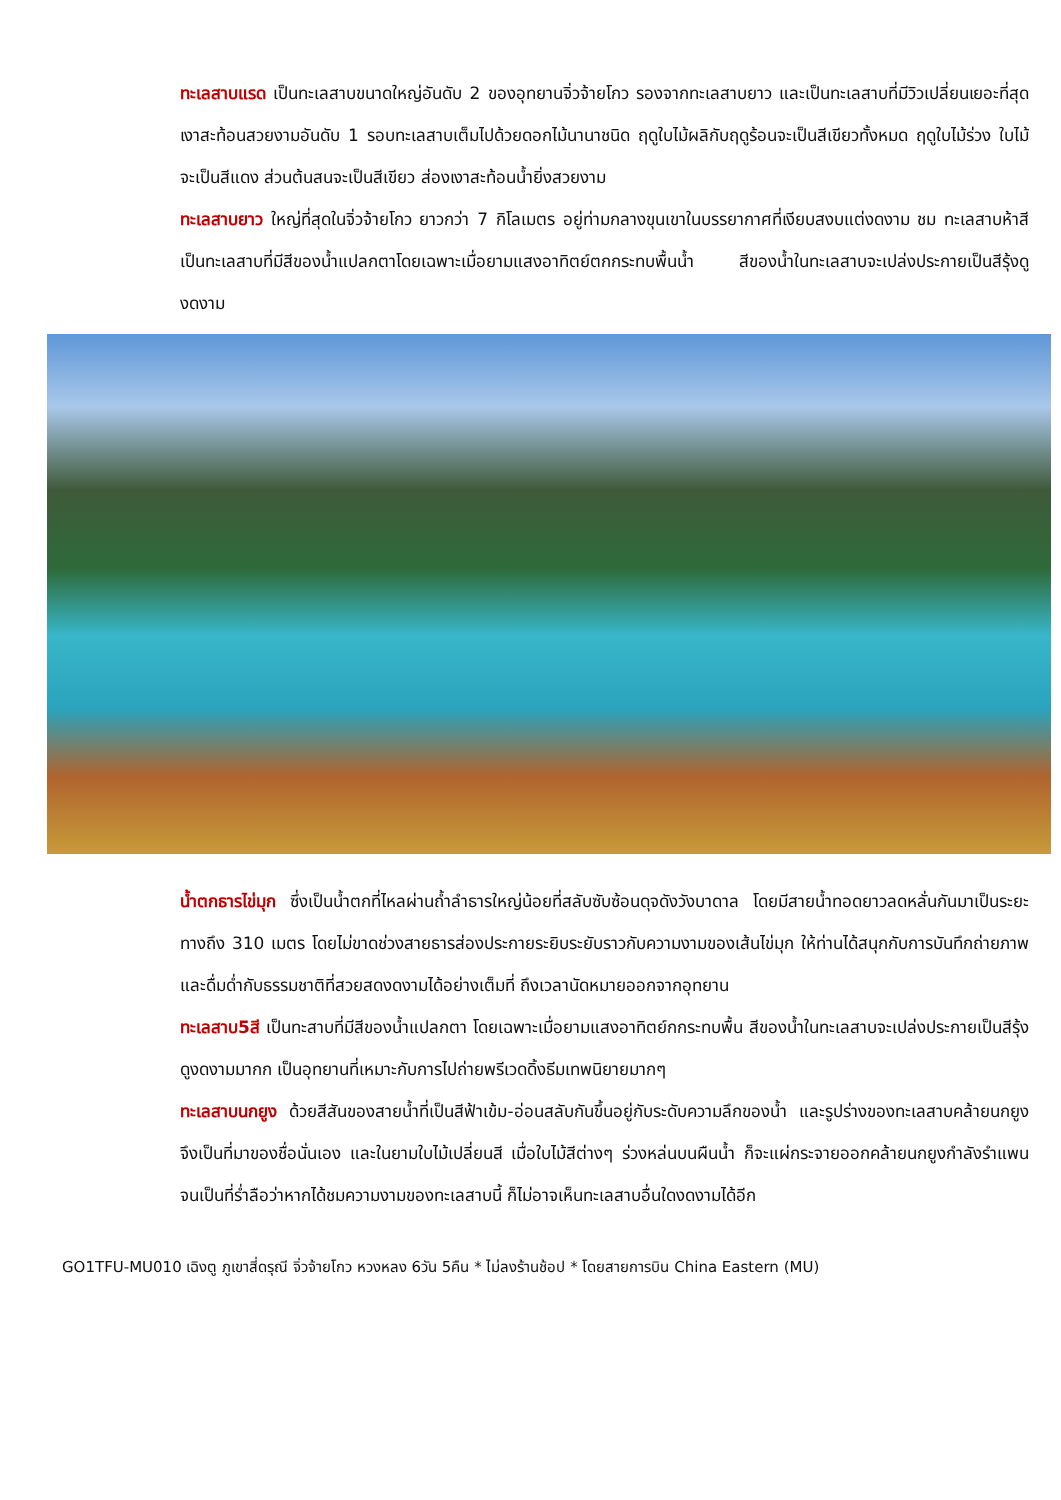ทะเลสาบแรด เป็นทะเลสาบขนาดใหญ่อันดับ 2 ของอุทยานจิ่วจ้ายโกว รองจากทะเลสาบยาว และเป็นทะเลสาบที่มีวิวเปลี่ยนเยอะที่สุด เงาสะท้อนสวยงามอันดับ 1 รอบทะเลสาบเต็มไปด้วยดอกไม้นานาชนิด ฤดูใบไม้ผลิกับฤดูร้อนจะเป็นสีเขียวทั้งหมด ฤดูใบไม้ร่วง ใบไม้จะเป็นสีแดง ส่วนต้นสนจะเป็นสีเขียว ส่องเงาสะท้อนน้ำยิ่งสวยงาม
ทะเลสาบยาว ใหญ่ที่สุดในจิ่วจ้ายโกว ยาวกว่า 7 กิโลเมตร อยู่ท่ามกลางขุนเขาในบรรยากาศที่เงียบสงบแต่งดงาม ชม ทะเลสาบห้าสี เป็นทะเลสาบที่มีสีของน้ำแปลกตาโดยเฉพาะเมื่อยามแสงอาทิตย์ตกกระทบพื้นน้ำ สีของน้ำในทะเลสาบจะเปล่งประกายเป็นสีรุ้งดูงดงาม
น้ำตกธารไข่มุก ซึ่งเป็นน้ำตกที่ไหลผ่านถ้ำลำธารใหญ่น้อยที่สลับซับซ้อนดุจดังวังบาดาล โดยมีสายน้ำทอดยาวลดหลั่นกันมาเป็นระยะทางถึง 310 เมตร โดยไม่ขาดช่วงสายธารส่องประกายระยิบระยับราวกับความงามของเส้นไข่มุก ให้ท่านได้สนุกกับการบันทึกถ่ายภาพและดื่มด่ำกับธรรมชาติที่สวยสดงดงามได้อย่างเต็มที่ ถึงเวลานัดหมายออกจากอุทยาน
ทะเลสาบ5สี เป็นทะสาบที่มีสีของน้ำแปลกตา โดยเฉพาะเมื่อยามแสงอาทิตย์กกระทบพื้น สีของน้ำในทะเลสาบจะเปล่งประกายเป็นสีรุ้งดูงดงามมากก เป็นอุทยานที่เหมาะกับการไปถ่ายพรีเวดดิ้งธีมเทพนิยายมากๆ
ทะเลสาบนกยูง ด้วยสีสันของสายน้ำที่เป็นสีฟ้าเข้ม-อ่อนสลับกันขึ้นอยู่กับระดับความลึกของน้ำ และรูปร่างของทะเลสาบคล้ายนกยูง จึงเป็นที่มาของชื่อนั่นเอง และในยามใบไม้เปลี่ยนสี เมื่อใบไม้สีต่างๆ ร่วงหล่นบนผืนน้ำ ก็จะแผ่กระจายออกคล้ายนกยูงกำลังรำแพน จนเป็นที่ร่ำลือว่าหากได้ชมความงามของทะเลสาบนี้ ก็ไม่อาจเห็นทะเลสาบอื่นใดงดงามได้อีก
GO1TFU-MU010 เฉิงตู ภูเขาสี่ดรุณี จิ่วจ้ายโกว หวงหลง 6วัน 5คืน * ไม่ลงร้านช้อป * โดยสายการบิน China Eastern (MU)